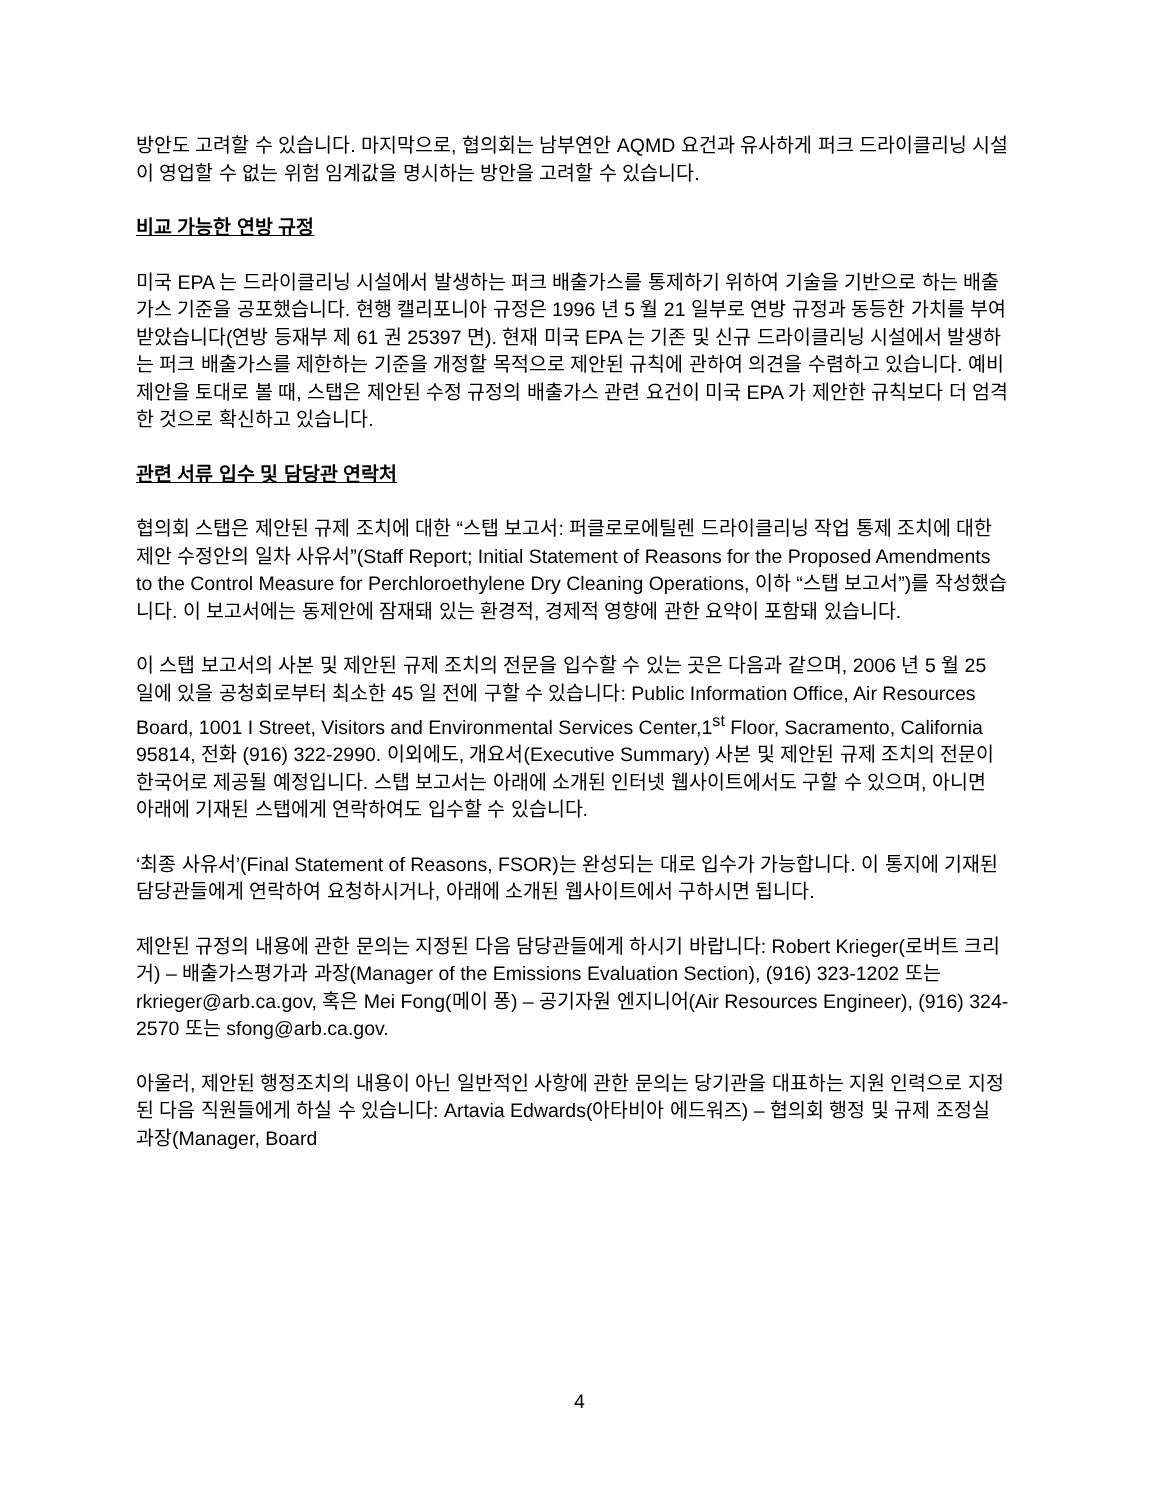방안도 고려할 수 있습니다. 마지막으로, 협의회는 남부연안 AQMD 요건과 유사하게 퍼크 드라이클리닝 시설이 영업할 수 없는 위험 임계값을 명시하는 방안을 고려할 수 있습니다.
비교 가능한 연방 규정
미국 EPA 는 드라이클리닝 시설에서 발생하는 퍼크 배출가스를 통제하기 위하여 기술을 기반으로 하는 배출가스 기준을 공포했습니다. 현행 캘리포니아 규정은 1996 년 5 월 21 일부로 연방 규정과 동등한 가치를 부여 받았습니다(연방 등재부 제 61 권 25397 면). 현재 미국 EPA 는 기존 및 신규 드라이클리닝 시설에서 발생하는 퍼크 배출가스를 제한하는 기준을 개정할 목적으로 제안된 규칙에 관하여 의견을 수렴하고 있습니다. 예비 제안을 토대로 볼 때, 스탭은 제안된 수정 규정의 배출가스 관련 요건이 미국 EPA 가 제안한 규칙보다 더 엄격한 것으로 확신하고 있습니다.
관련 서류 입수 및 담당관 연락처
협의회 스탭은 제안된 규제 조치에 대한 “스탭 보고서: 퍼클로로에틸렌 드라이클리닝 작업 통제 조치에 대한 제안 수정안의 일차 사유서”(Staff Report; Initial Statement of Reasons for the Proposed Amendments to the Control Measure for Perchloroethylene Dry Cleaning Operations, 이하 “스탭 보고서”)를 작성했습니다. 이 보고서에는 동제안에 잠재돼 있는 환경적, 경제적 영향에 관한 요약이 포함돼 있습니다.
이 스탭 보고서의 사본 및 제안된 규제 조치의 전문을 입수할 수 있는 곳은 다음과 같으며, 2006 년 5 월 25 일에 있을 공청회로부터 최소한 45 일 전에 구할 수 있습니다: Public Information Office, Air Resources Board, 1001 I Street, Visitors and Environmental Services Center,1<sup>st</sup> Floor, Sacramento, California 95814, 전화 (916) 322-2990. 이외에도, 개요서(Executive Summary) 사본 및 제안된 규제 조치의 전문이 한국어로 제공될 예정입니다. 스탭 보고서는 아래에 소개된 인터넷 웹사이트에서도 구할 수 있으며, 아니면 아래에 기재된 스탭에게 연락하여도 입수할 수 있습니다.
‘최종 사유서’(Final Statement of Reasons, FSOR)는 완성되는 대로 입수가 가능합니다. 이 통지에 기재된 담당관들에게 연락하여 요청하시거나, 아래에 소개된 웹사이트에서 구하시면 됩니다.
제안된 규정의 내용에 관한 문의는 지정된 다음 담당관들에게 하시기 바랍니다: Robert Krieger(로버트 크리거) – 배출가스평가과 과장(Manager of the Emissions Evaluation Section), (916) 323-1202 또는 rkrieger@arb.ca.gov, 혹은 Mei Fong(메이 퐁) – 공기자원 엔지니어(Air Resources Engineer), (916) 324-2570 또는 sfong@arb.ca.gov.
아울러, 제안된 행정조치의 내용이 아닌 일반적인 사항에 관한 문의는 당기관을 대표하는 지원 인력으로 지정된 다음 직원들에게 하실 수 있습니다: Artavia Edwards(아타비아 에드워즈) – 협의회 행정 및 규제 조정실 과장(Manager, Board
4